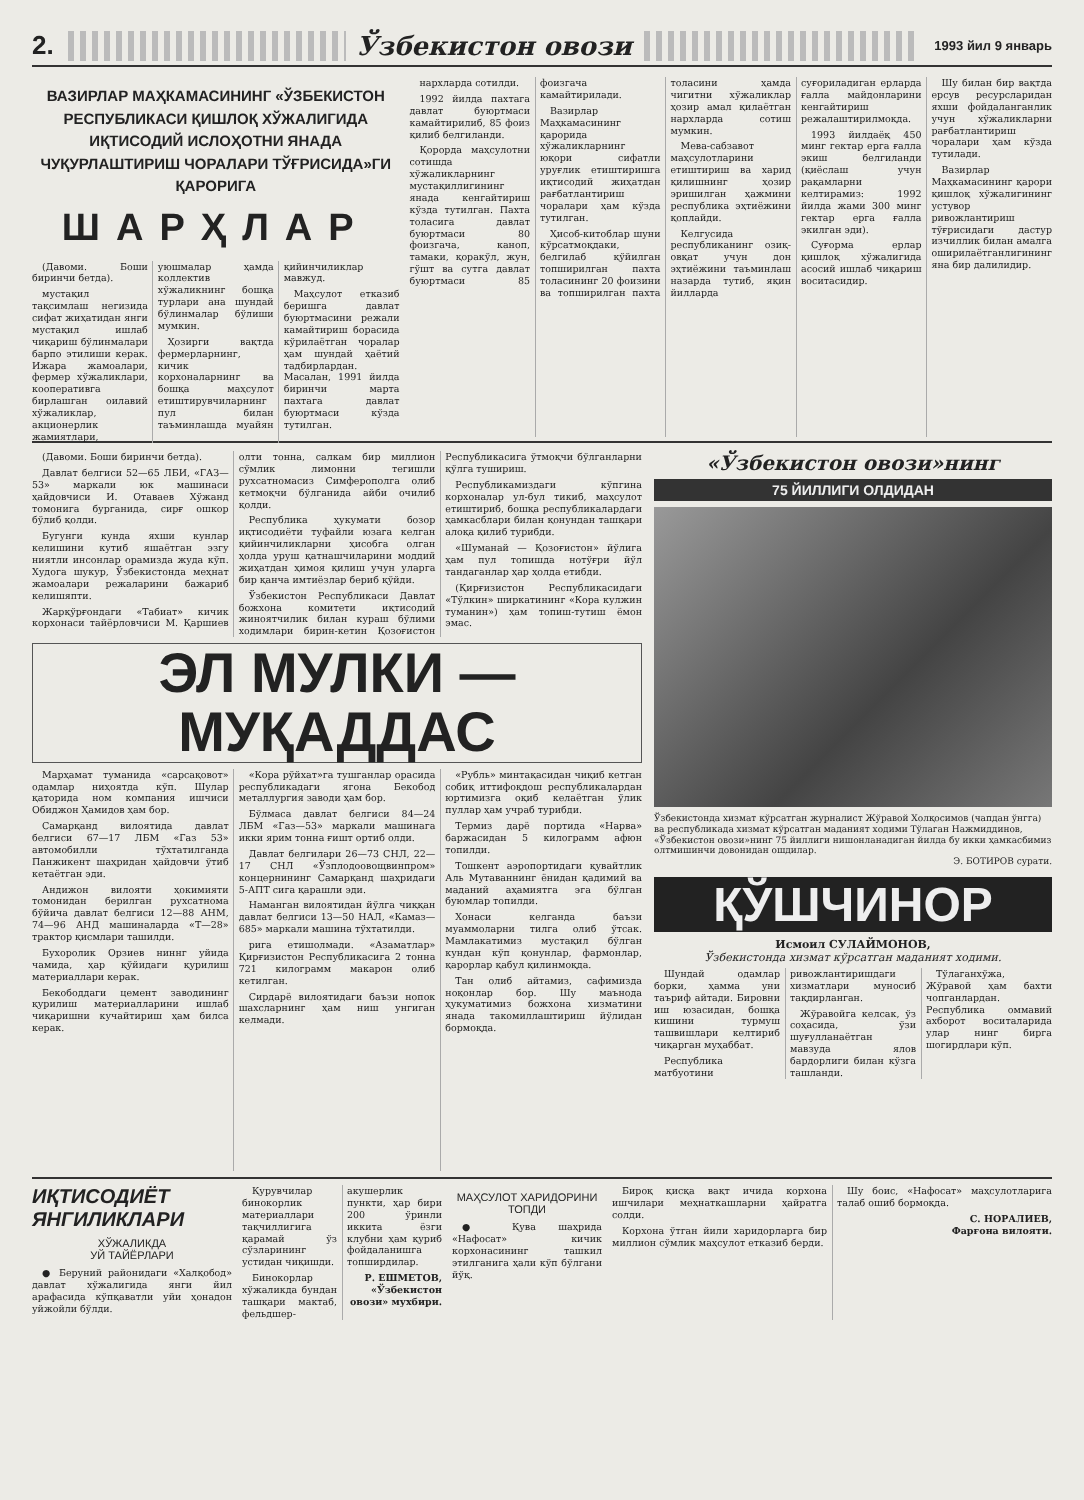2. Ўзбекистон овози
1993 йил 9 январь
ВАЗИРЛАР МАҲКАМАСИНИНГ «ЎЗБЕКИСТОН РЕСПУБЛИКАСИ ҚИШЛОҚ ХЎЖАЛИГИДА ИҚТИСОДИЙ ИСЛОҲОТНИ ЯНАДА ЧУҚУРЛАШТИРИШ ЧОРАЛАРИ ТЎҒРИСИДА»ГИ ҚАРОРИГА
ШАРҲЛАР
(Давоми. Боши биринчи бетда).
мустақил тақсимлаш негизида сифат жиҳатидан янги мустақил ишлаб чиқариш бўлинмалари барпо этилиши керак. Ижара жамоалари, фермер хўжаликлари, кооперативга бирлашган оилавий хўжаликлар, акционерлик жамиятлари, уюшмалар ҳамда коллектив хўжаликнинг бошқа турлари ана шундай бўлинмалар бўлиши мумкин.
Ҳозирги вақтда фермерларнинг, кичик корхоналарнинг ва бошқа маҳсулот етиштирувчиларнинг пул билан таъминлашда муайян қийинчиликлар мавжуд.
Маҳсулот етказиб беришга давлат буюртмасини режали камайтириш борасида кўрилаётган чоралар ҳам шундай ҳаётий тадбирлардан. Масалан, 1991 йилда биринчи марта пахтага давлат буюртмаси кўзда тутилган.
нархларда сотилди.
1992 йилда пахтага давлат буюртмаси камайтирилиб, 85 фоиз қилиб белгиланди.
Қорорда маҳсулотни сотишда хўжаликларнинг мустақиллигининг янада кенгайтириш кўзда тутилган. Пахта толасига давлат буюртмаси 80 фоизгача, каноп, тамаки, қоракўл, жун, гўшт ва сутга давлат буюртмаси 85 фоизгача камайтирилади.
Вазирлар Маҳкамасининг қарорида хўжаликларнинг юқори сифатли уруғлик етиштиришга иқтисодий жиҳатдан рағбатлантириш чоралари ҳам кўзда тутилган.
Ҳисоб-китоблар шуни кўрсатмоқдаки, белгилаб қўйилган топширилган пахта толасининг 20 фоизини ва топширилган пахта толасини ҳамда чигитни хўжаликлар ҳозир амал қилаётган нархларда сотиш мумкин.
Мева-сабзавот маҳсулотларини етиштириш ва харид қилишнинг ҳозир эришилган ҳажмини республика эҳтиёжини қоплайди.
Келгусида республиканинг озиқ-овқат учун дон эҳтиёжини таъминлаш назарда тутиб, яқин йилларда суғориладиган ерларда ғалла майдонларини кенгайтириш режалаштирилмоқда.
1993 йилдаёқ 450 минг гектар ерга ғалла экиш белгиланди (қиёслаш учун рақамларни келтирамиз: 1992 йилда жами 300 минг гектар ерга ғалла экилган эди).
Суғорма ерлар қишлоқ хўжалигида асосий ишлаб чиқариш воситасидир.
Шу билан бир вақтда ерсув ресурсларидан яхши фойдаланганлик учун хўжаликларни рағбатлантириш чоралари ҳам кўзда тутилади.
Вазирлар Маҳкамасининг қарори қишлоқ хўжалигининг устувор ривожлантириш тўғрисидаги дастур изчиллик билан амалга оширилаётганлигининг яна бир далилидир.
(Давоми. Боши биринчи бетда).
Давлат белгиси 52—65 ЛБИ, «ГАЗ—53» маркали юк машинаси ҳайдовчиси И. Отаваев Хўжанд томонига бурганида, сирғ ошкор бўлиб қолди.
Бугунги кунда яхши кунлар келишини кутиб яшаётган эзгу ниятли инсонлар орамизда жуда кўп. Худога шукур, Ўзбекистонда меҳнат жамоалари режаларини бажариб келишяпти.
Жарқўрғондаги «Табиат» кичик корхонаси тайёрловчиси М. Қаршиев олти тонна, салкам бир миллион сўмлик лимонни тегишли рухсатномасиз Симферополга олиб кетмоқчи бўлганида айби очилиб қолди.
Республика ҳукумати бозор иқтисодиёти туфайли юзага келган қийинчиликларни ҳисобга олган ҳолда уруш қатнашчиларини моддий жиҳатдан ҳимоя қилиш учун уларга бир қанча имтиёзлар бериб қўйди.
Ўзбекистон Республикаси Давлат божхона комитети иқтисодий жиноятчилик билан кураш бўлими ходимлари бирин-кетин Қозоғистон Республикасига ўтмоқчи бўлганларни қўлга тушириш.
Республикамиздаги кўпгина корхоналар ул-бул тикиб, маҳсулот етиштириб, бошқа республикалардаги ҳамкасблари билан қонундан ташқари алоқа қилиб турибди.
«Шуманай — Қозоғистон» йўлига ҳам пул топишда нотўғри йўл тандаганлар ҳар ҳолда етибди.
(Қирғизистон Республикасидаги «Тўлкин» ширкатининг «Кора кулжин туманин») ҳам топиш-тутиш ёмон эмас.
ЭЛ МУЛКИ —
МУҚАДДАС
Марҳамат туманида «сарсақовот» одамлар ниҳоятда кўп. Шулар қаторида ном компания ишчиси Обиджон Ҳамидов ҳам бор.
Самарқанд вилоятида давлат белгиси 67—17 ЛБМ «Газ 53» автомобилли тўхтатилганда Панжикент шаҳридан ҳайдовчи ўтиб кетаётган эди.
Андижон вилояти ҳокимияти томонидан берилган рухсатнома бўйича давлат белгиси 12—88 АНМ, 74—96 АНД машиналарда «Т—28» трактор қисмлари ташилди.
Бухоролик Орзиев ниннг уйида чамида, ҳар қўйидаги қурилиш материаллари керак.
Бекободдаги цемент заводининг қурилиш материалларини ишлаб чиқаришни кучайтириш ҳам билса керак.
«Кора рўйхат»га тушганлар орасида республикадаги ягона Бекобод металлургия заводи ҳам бор.
Бўлмаса давлат белгиси 84—24 ЛБМ «Газ—53» маркали машинага икки ярим тонна ғишт ортиб олди.
Давлат белгилари 26—73 СНЛ, 22—17 СНЛ «Ўзплодоовощвинпром» концернининг Самарқанд шаҳридаги 5-АПТ сига қарашли эди.
Наманган вилоятидан йўлга чиққан давлат белгиси 13—50 НАЛ, «Камаз—685» маркали машина тўхтатилди.
рига етишолмади. «Азаматлар» Қирғизистон Республикасига 2 тонна 721 килограмм макарон олиб кетилган.
Сирдарё вилоятидаги баъзи нопок шахсларнинг ҳам ниш унгиган келмади.
«Рубль» минтақасидан чиқиб кетган собиқ иттифоқдош республикалардан юртимизга оқиб келаётган ўлик пуллар ҳам учраб турибди.
Термиз дарё портида «Нарва» баржасидан 5 килограмм афюн топилди.
Тошкент аэропортидаги қувайтлик Аль Мутаваннинг ёнидан қадимий ва маданий аҳамиятга эга бўлган буюмлар топилди.
Хонаси келганда баъзи муаммоларни тилга олиб ўтсак. Мамлакатимиз мустақил бўлган кундан кўп қонунлар, фармонлар, қарорлар қабул қилинмоқда.
Тан олиб айтамиз, сафимизда ноқонлар бор. Шу маънода ҳукуматимиз божхона хизматини янада такомиллаштириш йўлидан бормоқда.
«Ўзбекистон овози»нинг
75 ЙИЛЛИГИ ОЛДИДАН
Ўзбекистонда хизмат кўрсатган журналист Жўравой Холқосимов (чапдан ўнгга) ва республикада хизмат кўрсатган маданият ходими Тўлаган Нажмиддинов, «Ўзбекистон овози»нинг 75 йиллиги нишонланадиган йилда бу икки ҳамкасбимиз олтмишинчи довонидан ошдилар.
Э. БОТИРОВ сурати.
ҚЎШЧИНОР
Исмоил СУЛАЙМОНОВ,
Ўзбекистонда хизмат кўрсатган маданият ходими.
Шундай одамлар борки, ҳамма уни таъриф айтади. Бировни иш юзасидан, бошқа кишини турмуш ташвишлари келтириб чиқарган муҳаббат.
Республика матбуотини ривожлантиришдаги хизматлари муносиб тақдирланган.
Жўравойга келсак, ўз соҳасида, ўзи шуғулланаётган мавзуда ялов бардорлиги билан кўзга ташланди.
Тўлаганхўжа, Жўравой ҳам бахти чопганлардан. Республика оммавий ахборот воситаларида улар нинг бирга шогирдлари кўп.
ИҚТИСОДИЁТ ЯНГИЛИКЛАРИ
ХЎЖАЛИКДА
УЙ ТАЙЁРЛАРИ
● Беруний районидаги «Халқобод» давлат хўжалигида янги йил арафасида кўпқаватли уйи ҳонадон уйжойли бўлди.
Қурувчилар бинокорлик материаллари тақчиллигига қарамай ўз сўзларининг устидан чиқишди.
Бинокорлар хўжаликда бундан ташқари мактаб, фельдшер-акушерлик пункти, ҳар бири 200 ўринли иккита ёзги клубни ҳам қуриб фойдаланишга топширдилар.
Р. ЕШМЕТОВ,
«Ўзбекистон овози» мухбири.
МАҲСУЛОТ ХАРИДОРИНИ
ТОПДИ
● Қува шаҳрида «Нафосат» кичик корхонасининг ташкил этилганига ҳали кўп бўлгани йўқ.
Бироқ қисқа вақт ичида корхона ишчилари меҳнаткашларни ҳайратга солди.
Корхона ўтган йили харидорларга бир миллион сўмлик маҳсулот етказиб берди.
Шу боис, «Нафосат» маҳсулотларига талаб ошиб бормоқда.
С. НОРАЛИЕВ,
Фарғона вилояти.